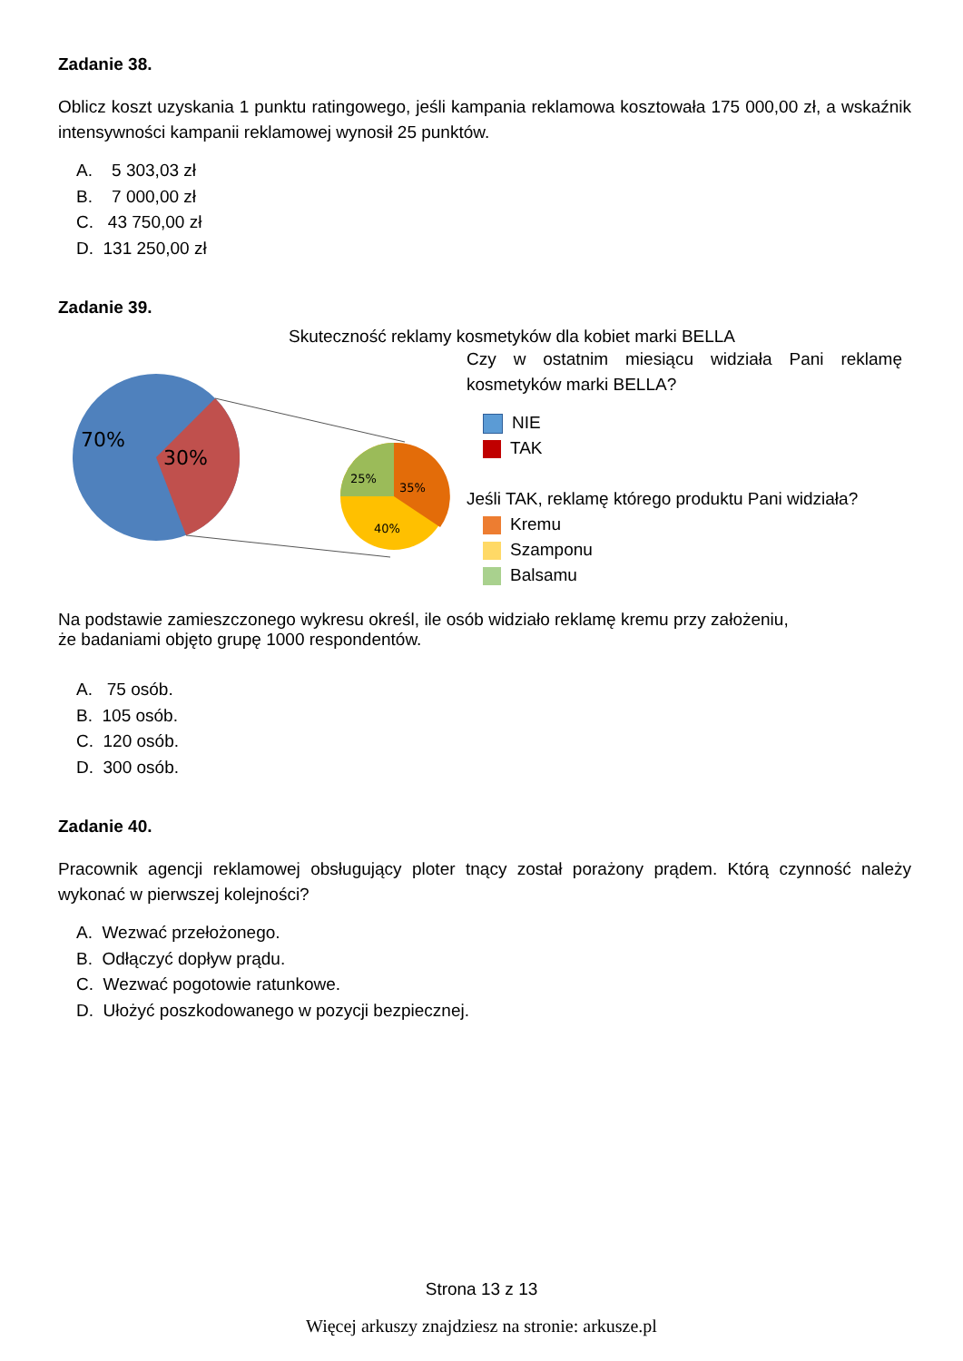Zadanie 38.
Oblicz koszt uzyskania 1 punktu ratingowego, jeśli kampania reklamowa kosztowała 175 000,00 zł, a wskaźnik intensywności kampanii reklamowej wynosił 25 punktów.
A. 5 303,03 zł
B. 7 000,00 zł
C. 43 750,00 zł
D. 131 250,00 zł
Zadanie 39.
Skuteczność reklamy kosmetyków dla kobiet marki BELLA
70%
30%
25%
35%
40%
Czy w ostatnim miesiącu widziała Pani reklamę kosmetyków marki BELLA?
NIE
TAK
Jeśli TAK, reklamę którego produktu Pani widziała?
Kremu
Szamponu
Balsamu
Na podstawie zamieszczonego wykresu określ, ile osób widziało reklamę kremu przy założeniu,
że badaniami objęto grupę 1000 respondentów.
A. 75 osób.
B. 105 osób.
C. 120 osób.
D. 300 osób.
Zadanie 40.
Pracownik agencji reklamowej obsługujący ploter tnący został porażony prądem. Którą czynność należy wykonać w pierwszej kolejności?
A. Wezwać przełożonego.
B. Odłączyć dopływ prądu.
C. Wezwać pogotowie ratunkowe.
D. Ułożyć poszkodowanego w pozycji bezpiecznej.
Strona 13 z 13
Więcej arkuszy znajdziesz na stronie: arkusze.pl